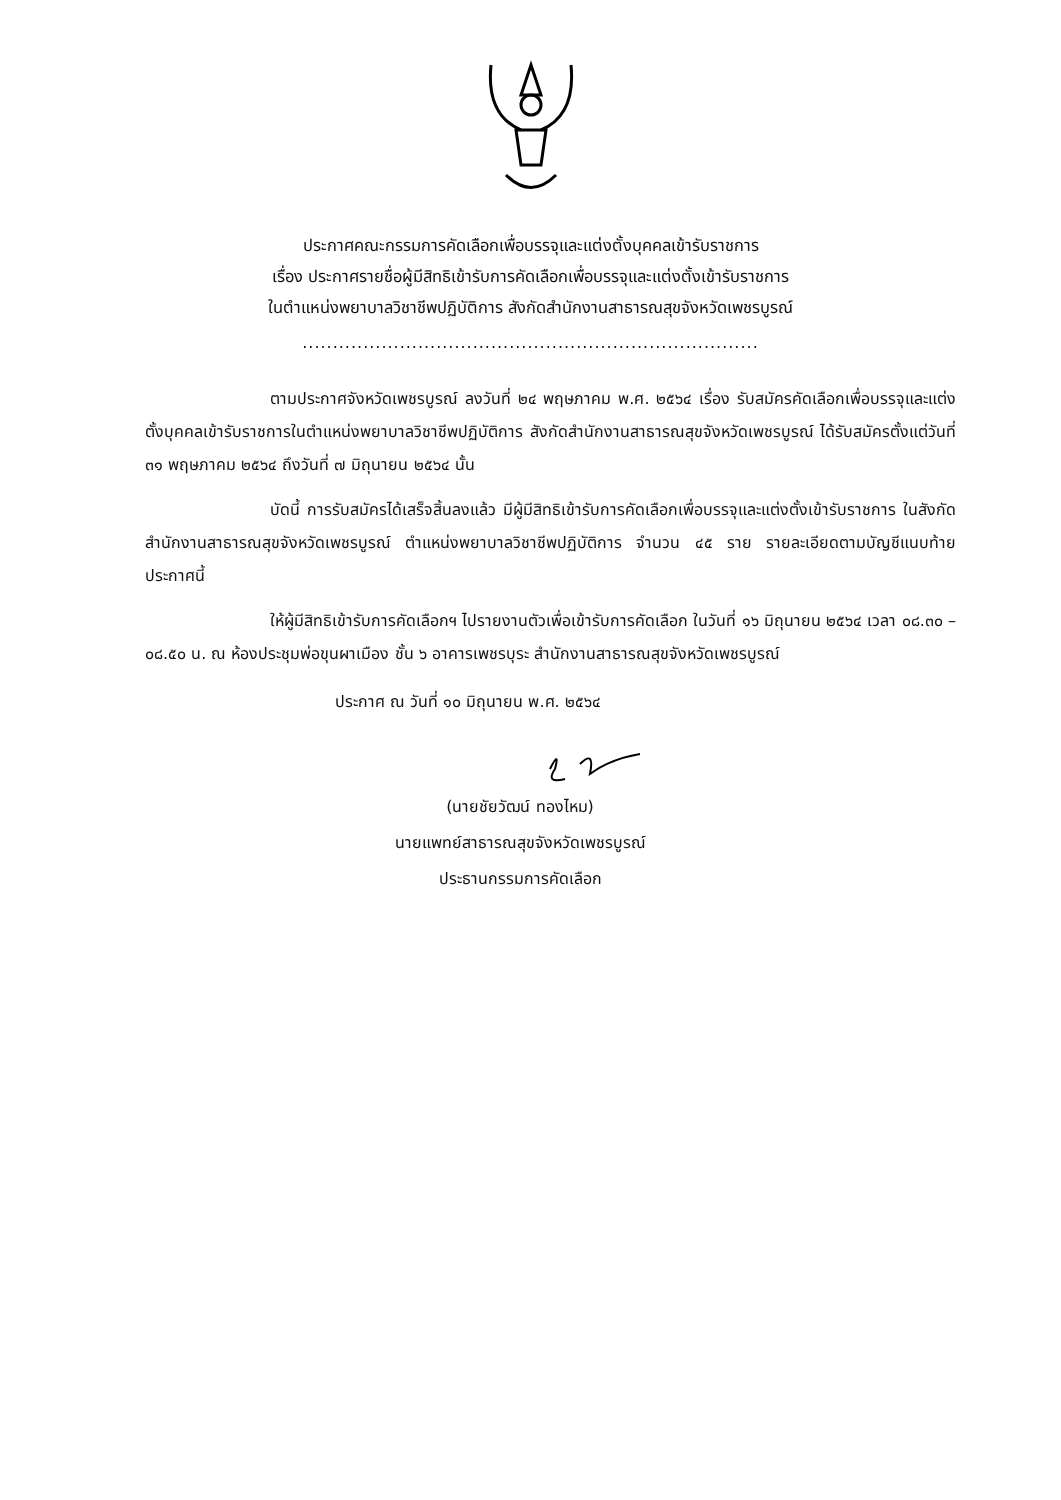ประกาศคณะกรรมการคัดเลือกเพื่อบรรจุและแต่งตั้งบุคคลเข้ารับราชการ
เรื่อง ประกาศรายชื่อผู้มีสิทธิเข้ารับการคัดเลือกเพื่อบรรจุและแต่งตั้งเข้ารับราชการ
ในตำแหน่งพยาบาลวิชาชีพปฏิบัติการ สังกัดสำนักงานสาธารณสุขจังหวัดเพชรบูรณ์
...........................................................................
ตามประกาศจังหวัดเพชรบูรณ์ ลงวันที่ ๒๔ พฤษภาคม พ.ศ. ๒๕๖๔ เรื่อง รับสมัครคัดเลือกเพื่อบรรจุและแต่งตั้งบุคคลเข้ารับราชการในตำแหน่งพยาบาลวิชาชีพปฏิบัติการ สังกัดสำนักงานสาธารณสุขจังหวัดเพชรบูรณ์ ได้รับสมัครตั้งแต่วันที่ ๓๑ พฤษภาคม ๒๕๖๔ ถึงวันที่ ๗ มิถุนายน ๒๕๖๔ นั้น
บัดนี้ การรับสมัครได้เสร็จสิ้นลงแล้ว มีผู้มีสิทธิเข้ารับการคัดเลือกเพื่อบรรจุและแต่งตั้งเข้ารับราชการ ในสังกัดสำนักงานสาธารณสุขจังหวัดเพชรบูรณ์ ตำแหน่งพยาบาลวิชาชีพปฏิบัติการ จำนวน ๔๕ ราย รายละเอียดตามบัญชีแนบท้ายประกาศนี้
ให้ผู้มีสิทธิเข้ารับการคัดเลือกฯ ไปรายงานตัวเพื่อเข้ารับการคัดเลือก ในวันที่ ๑๖ มิถุนายน ๒๕๖๔ เวลา ๐๘.๓๐ – ๐๘.๕๐ น. ณ ห้องประชุมพ่อขุนผาเมือง ชั้น ๖ อาคารเพชรบุระ สำนักงานสาธารณสุขจังหวัดเพชรบูรณ์
ประกาศ ณ วันที่ ๑๐ มิถุนายน พ.ศ. ๒๕๖๔
(นายชัยวัฒน์ ทองไหม)
นายแพทย์สาธารณสุขจังหวัดเพชรบูรณ์
ประธานกรรมการคัดเลือก